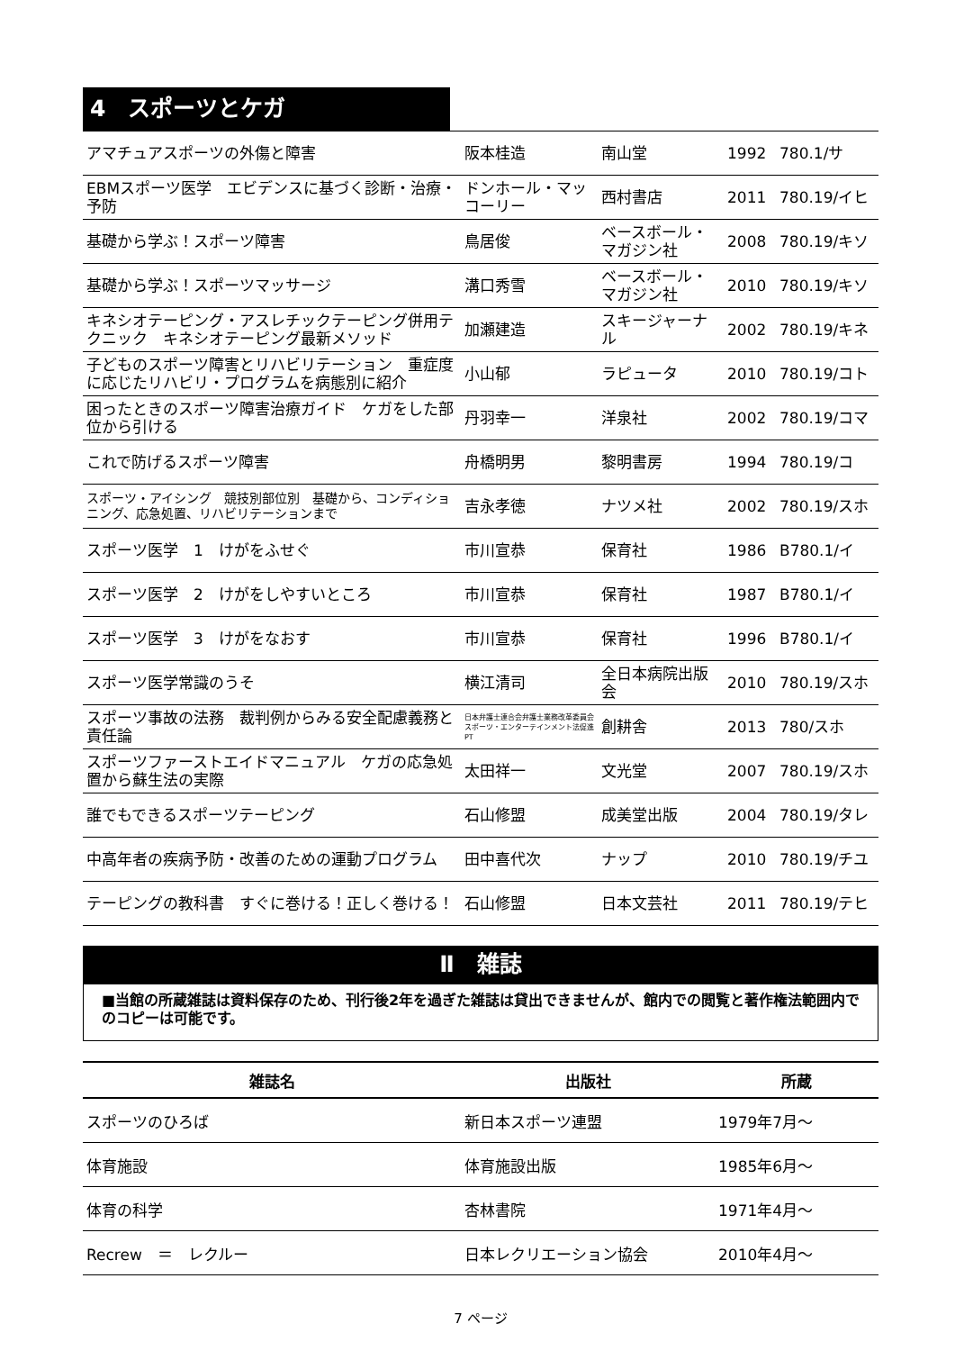4　スポーツとケガ
| アマチュアスポーツの外傷と障害 | 阪本桂造 | 南山堂 | 1992 | 780.1/サ |
| EBMスポーツ医学 エビデンスに基づく診断・治療・予防 | ドンホール・マッコーリー | 西村書店 | 2011 | 780.19/イヒ |
| 基礎から学ぶ！スポーツ障害 | 鳥居俊 | ベースボール・マガジン社 | 2008 | 780.19/キソ |
| 基礎から学ぶ！スポーツマッサージ | 溝口秀雪 | ベースボール・マガジン社 | 2010 | 780.19/キソ |
| キネシオテーピング・アスレチックテーピング併用テクニック キネシオテーピング最新メソッド | 加瀬建造 | スキージャーナル | 2002 | 780.19/キネ |
| 子どものスポーツ障害とリハビリテーション 重症度に応じたリハビリ・プログラムを病態別に紹介 | 小山郁 | ラピュータ | 2010 | 780.19/コト |
| 困ったときのスポーツ障害治療ガイド ケガをした部位から引ける | 丹羽幸一 | 洋泉社 | 2002 | 780.19/コマ |
| これで防げるスポーツ障害 | 舟橋明男 | 黎明書房 | 1994 | 780.19/コ |
| スポーツ・アイシング 競技別部位別 基礎から、コンディショニング、応急処置、リハビリテーションまで | 吉永孝徳 | ナツメ社 | 2002 | 780.19/スホ |
| スポーツ医学 1 けがをふせぐ | 市川宣恭 | 保育社 | 1986 | B780.1/イ |
| スポーツ医学 2 けがをしやすいところ | 市川宣恭 | 保育社 | 1987 | B780.1/イ |
| スポーツ医学 3 けがをなおす | 市川宣恭 | 保育社 | 1996 | B780.1/イ |
| スポーツ医学常識のうそ | 横江清司 | 全日本病院出版会 | 2010 | 780.19/スホ |
| スポーツ事故の法務 裁判例からみる安全配慮義務と責任論 | 日本弁護士連合会弁護士業務改革委員会スポーツ・エンターテインメント法促進PT | 創耕舎 | 2013 | 780/スホ |
| スポーツファーストエイドマニュアル ケガの応急処置から蘇生法の実際 | 太田祥一 | 文光堂 | 2007 | 780.19/スホ |
| 誰でもできるスポーツテーピング | 石山修盟 | 成美堂出版 | 2004 | 780.19/タレ |
| 中高年者の疾病予防・改善のための運動プログラム | 田中喜代次 | ナップ | 2010 | 780.19/チユ |
| テーピングの教科書 すぐに巻ける！正しく巻ける！ | 石山修盟 | 日本文芸社 | 2011 | 780.19/テヒ |
Ⅱ　雑誌
■当館の所蔵雑誌は資料保存のため、刊行後2年を過ぎた雑誌は貸出できませんが、館内での閲覧と著作権法範囲内でのコピーは可能です。
| 雑誌名 | 出版社 | 所蔵 |
| --- | --- | --- |
| スポーツのひろば | 新日本スポーツ連盟 | 1979年7月～ |
| 体育施設 | 体育施設出版 | 1985年6月～ |
| 体育の科学 | 杏林書院 | 1971年4月～ |
| Recrew ＝ レクルー | 日本レクリエーション協会 | 2010年4月～ |
7 ページ